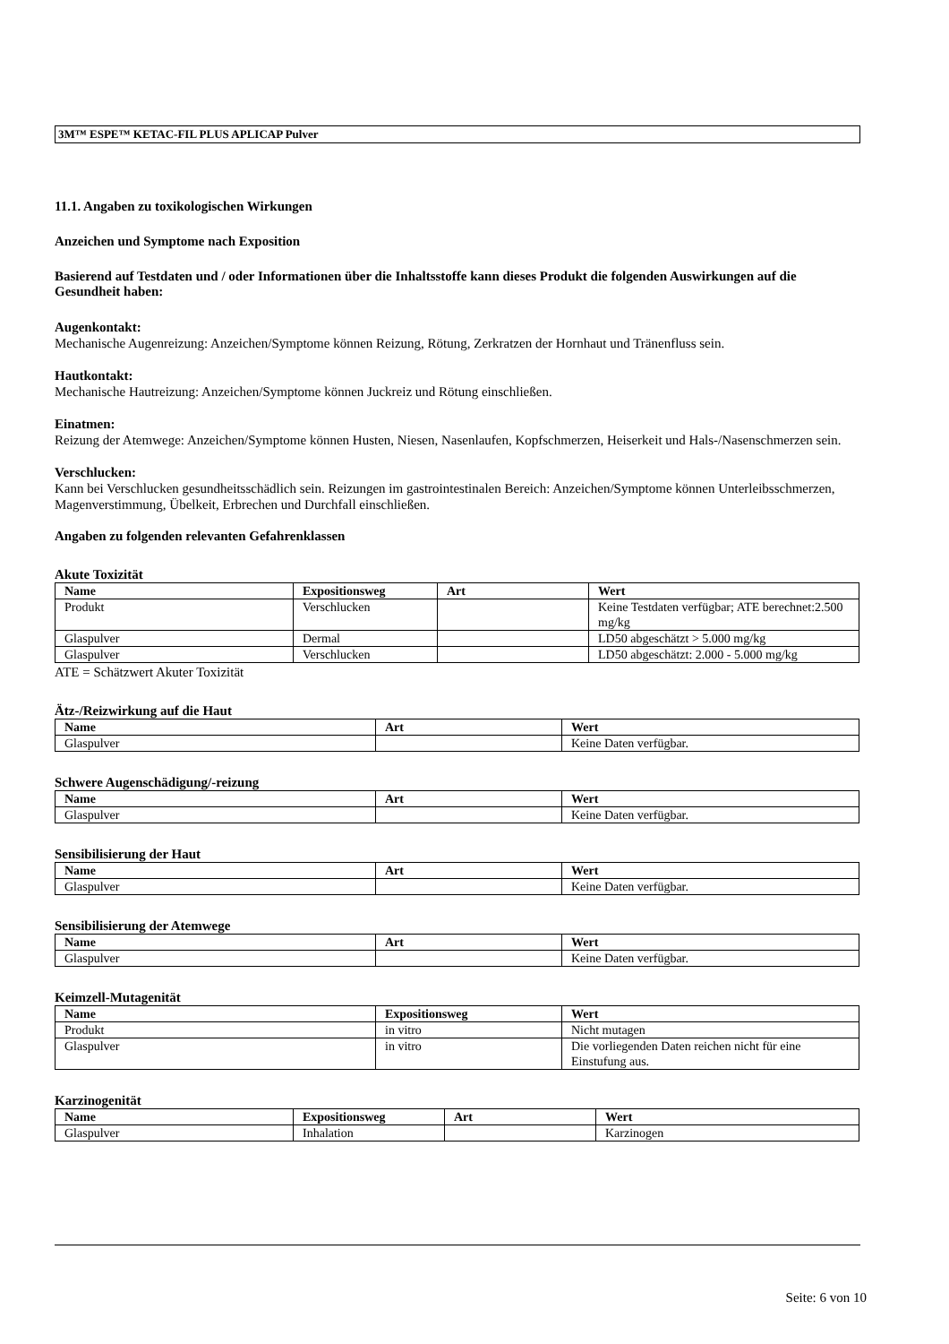3M™ ESPE™ KETAC-FIL PLUS APLICAP Pulver
11.1. Angaben zu toxikologischen Wirkungen
Anzeichen und Symptome nach Exposition
Basierend auf Testdaten und / oder Informationen über die Inhaltsstoffe kann dieses Produkt die folgenden Auswirkungen auf die Gesundheit haben:
Augenkontakt:
Mechanische Augenreizung: Anzeichen/Symptome können Reizung, Rötung, Zerkratzen der Hornhaut und Tränenfluss sein.
Hautkontakt:
Mechanische Hautreizung: Anzeichen/Symptome können Juckreiz und Rötung einschließen.
Einatmen:
Reizung der Atemwege: Anzeichen/Symptome können Husten, Niesen, Nasenlaufen, Kopfschmerzen, Heiserkeit und Hals-/Nasenschmerzen sein.
Verschlucken:
Kann bei Verschlucken gesundheitsschädlich sein. Reizungen im gastrointestinalen Bereich: Anzeichen/Symptome können Unterleibsschmerzen, Magenverstimmung, Übelkeit, Erbrechen und Durchfall einschließen.
Angaben zu folgenden relevanten Gefahrenklassen
Akute Toxizität
| Name | Expositionsweg | Art | Wert |
| --- | --- | --- | --- |
| Produkt | Verschlucken | | Keine Testdaten verfügbar; ATE berechnet:2.500 mg/kg |
| Glaspulver | Dermal | | LD50 abgeschätzt > 5.000 mg/kg |
| Glaspulver | Verschlucken | | LD50 abgeschätzt: 2.000 - 5.000 mg/kg |
ATE = Schätzwert Akuter Toxizität
Ätz-/Reizwirkung auf die Haut
| Name | Art | Wert |
| --- | --- | --- |
| Glaspulver | | Keine Daten verfügbar. |
Schwere Augenschädigung/-reizung
| Name | Art | Wert |
| --- | --- | --- |
| Glaspulver | | Keine Daten verfügbar. |
Sensibilisierung der Haut
| Name | Art | Wert |
| --- | --- | --- |
| Glaspulver | | Keine Daten verfügbar. |
Sensibilisierung der Atemwege
| Name | Art | Wert |
| --- | --- | --- |
| Glaspulver | | Keine Daten verfügbar. |
Keimzell-Mutagenität
| Name | Expositionsweg | Wert |
| --- | --- | --- |
| Produkt | in vitro | Nicht mutagen |
| Glaspulver | in vitro | Die vorliegenden Daten reichen nicht für eine Einstufung aus. |
Karzinogenität
| Name | Expositionsweg | Art | Wert |
| --- | --- | --- | --- |
| Glaspulver | Inhalation | | Karzinogen |
Seite: 6 von 10